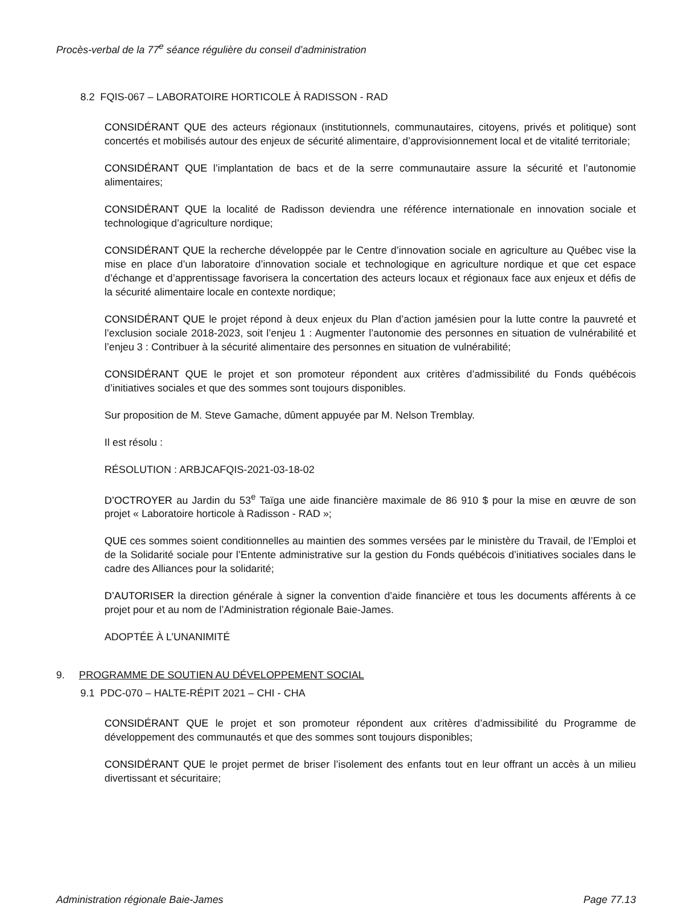Procès-verbal de la 77<sup>e</sup> séance régulière du conseil d’administration
8.2 FQIS-067 – LABORATOIRE HORTICOLE À RADISSON - RAD
CONSIDÉRANT QUE des acteurs régionaux (institutionnels, communautaires, citoyens, privés et politique) sont concertés et mobilisés autour des enjeux de sécurité alimentaire, d’approvisionnement local et de vitalité territoriale;
CONSIDÉRANT QUE l’implantation de bacs et de la serre communautaire assure la sécurité et l’autonomie alimentaires;
CONSIDÉRANT QUE la localité de Radisson deviendra une référence internationale en innovation sociale et technologique d’agriculture nordique;
CONSIDÉRANT QUE la recherche développée par le Centre d’innovation sociale en agriculture au Québec vise la mise en place d’un laboratoire d’innovation sociale et technologique en agriculture nordique et que cet espace d’échange et d’apprentissage favorisera la concertation des acteurs locaux et régionaux face aux enjeux et défis de la sécurité alimentaire locale en contexte nordique;
CONSIDÉRANT QUE le projet répond à deux enjeux du Plan d’action jamésien pour la lutte contre la pauvreté et l’exclusion sociale 2018-2023, soit l’enjeu 1 : Augmenter l’autonomie des personnes en situation de vulnérabilité et l’enjeu 3 : Contribuer à la sécurité alimentaire des personnes en situation de vulnérabilité;
CONSIDÉRANT QUE le projet et son promoteur répondent aux critères d’admissibilité du Fonds québécois d’initiatives sociales et que des sommes sont toujours disponibles.
Sur proposition de M. Steve Gamache, dûment appuyée par M. Nelson Tremblay.
Il est résolu :
RÉSOLUTION : ARBJCAFQIS-2021-03-18-02
D’OCTROYER au Jardin du 53<sup>e</sup> Taïga une aide financière maximale de 86 910 $ pour la mise en œuvre de son projet « Laboratoire horticole à Radisson - RAD »;
QUE ces sommes soient conditionnelles au maintien des sommes versées par le ministère du Travail, de l’Emploi et de la Solidarité sociale pour l’Entente administrative sur la gestion du Fonds québécois d’initiatives sociales dans le cadre des Alliances pour la solidarité;
D’AUTORISER la direction générale à signer la convention d’aide financière et tous les documents afférents à ce projet pour et au nom de l’Administration régionale Baie-James.
ADOPTÉE À L’UNANIMITÉ
9. PROGRAMME DE SOUTIEN AU DÉVELOPPEMENT SOCIAL
9.1 PDC-070 – HALTE-RÉPIT 2021 – CHI - CHA
CONSIDÉRANT QUE le projet et son promoteur répondent aux critères d’admissibilité du Programme de développement des communautés et que des sommes sont toujours disponibles;
CONSIDÉRANT QUE le projet permet de briser l’isolement des enfants tout en leur offrant un accès à un milieu divertissant et sécuritaire;
Administration régionale Baie-James Page 77.13